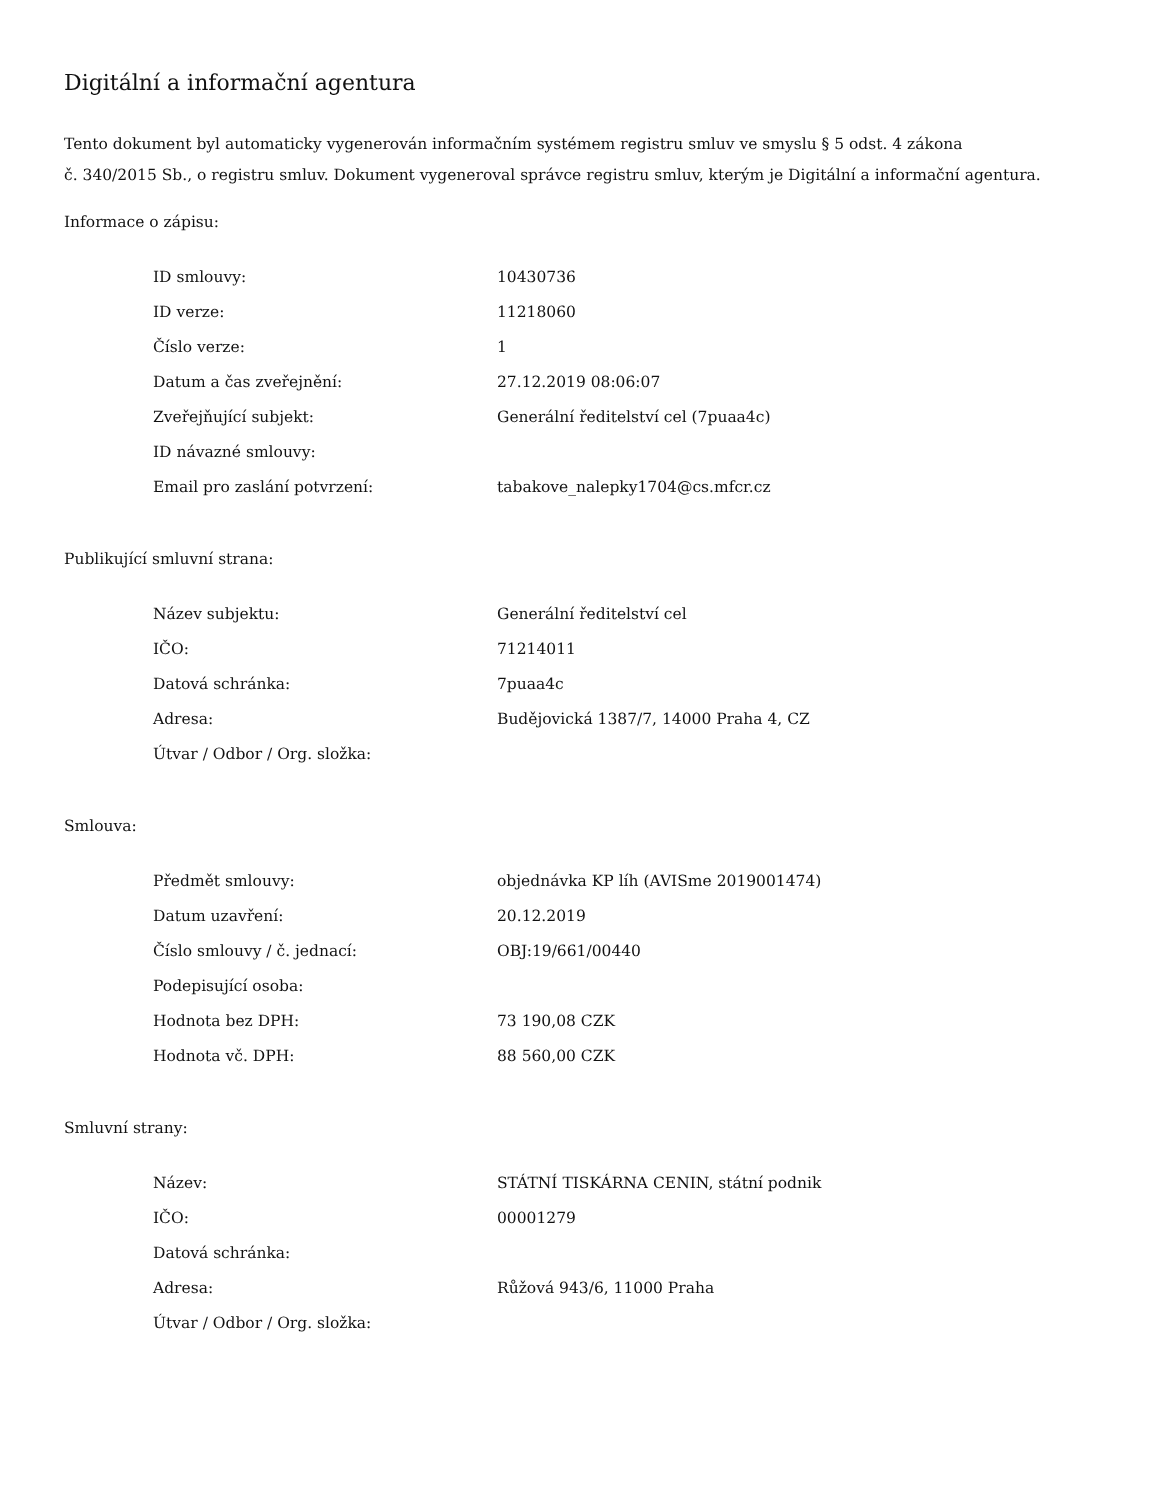Digitální a informační agentura
Tento dokument byl automaticky vygenerován informačním systémem registru smluv ve smyslu § 5 odst. 4 zákona
č. 340/2015 Sb., o registru smluv. Dokument vygeneroval správce registru smluv, kterým je Digitální a informační agentura.
Informace o zápisu:
| ID smlouvy: | 10430736 |
| ID verze: | 11218060 |
| Číslo verze: | 1 |
| Datum a čas zveřejnění: | 27.12.2019 08:06:07 |
| Zveřejňující subjekt: | Generální ředitelství cel (7puaa4c) |
| ID návazné smlouvy: | |
| Email pro zaslání potvrzení: | tabakove_nalepky1704@cs.mfcr.cz |
Publikující smluvní strana:
| Název subjektu: | Generální ředitelství cel |
| IČO: | 71214011 |
| Datová schránka: | 7puaa4c |
| Adresa: | Budějovická 1387/7, 14000 Praha 4, CZ |
| Útvar / Odbor / Org. složka: | |
Smlouva:
| Předmět smlouvy: | objednávka KP líh (AVISme 2019001474) |
| Datum uzavření: | 20.12.2019 |
| Číslo smlouvy / č. jednací: | OBJ:19/661/00440 |
| Podepisující osoba: | |
| Hodnota bez DPH: | 73 190,08 CZK |
| Hodnota vč. DPH: | 88 560,00 CZK |
Smluvní strany:
| Název: | STÁTNÍ TISKÁRNA CENIN, státní podnik |
| IČO: | 00001279 |
| Datová schránka: | |
| Adresa: | Růžová 943/6, 11000 Praha |
| Útvar / Odbor / Org. složka: | |